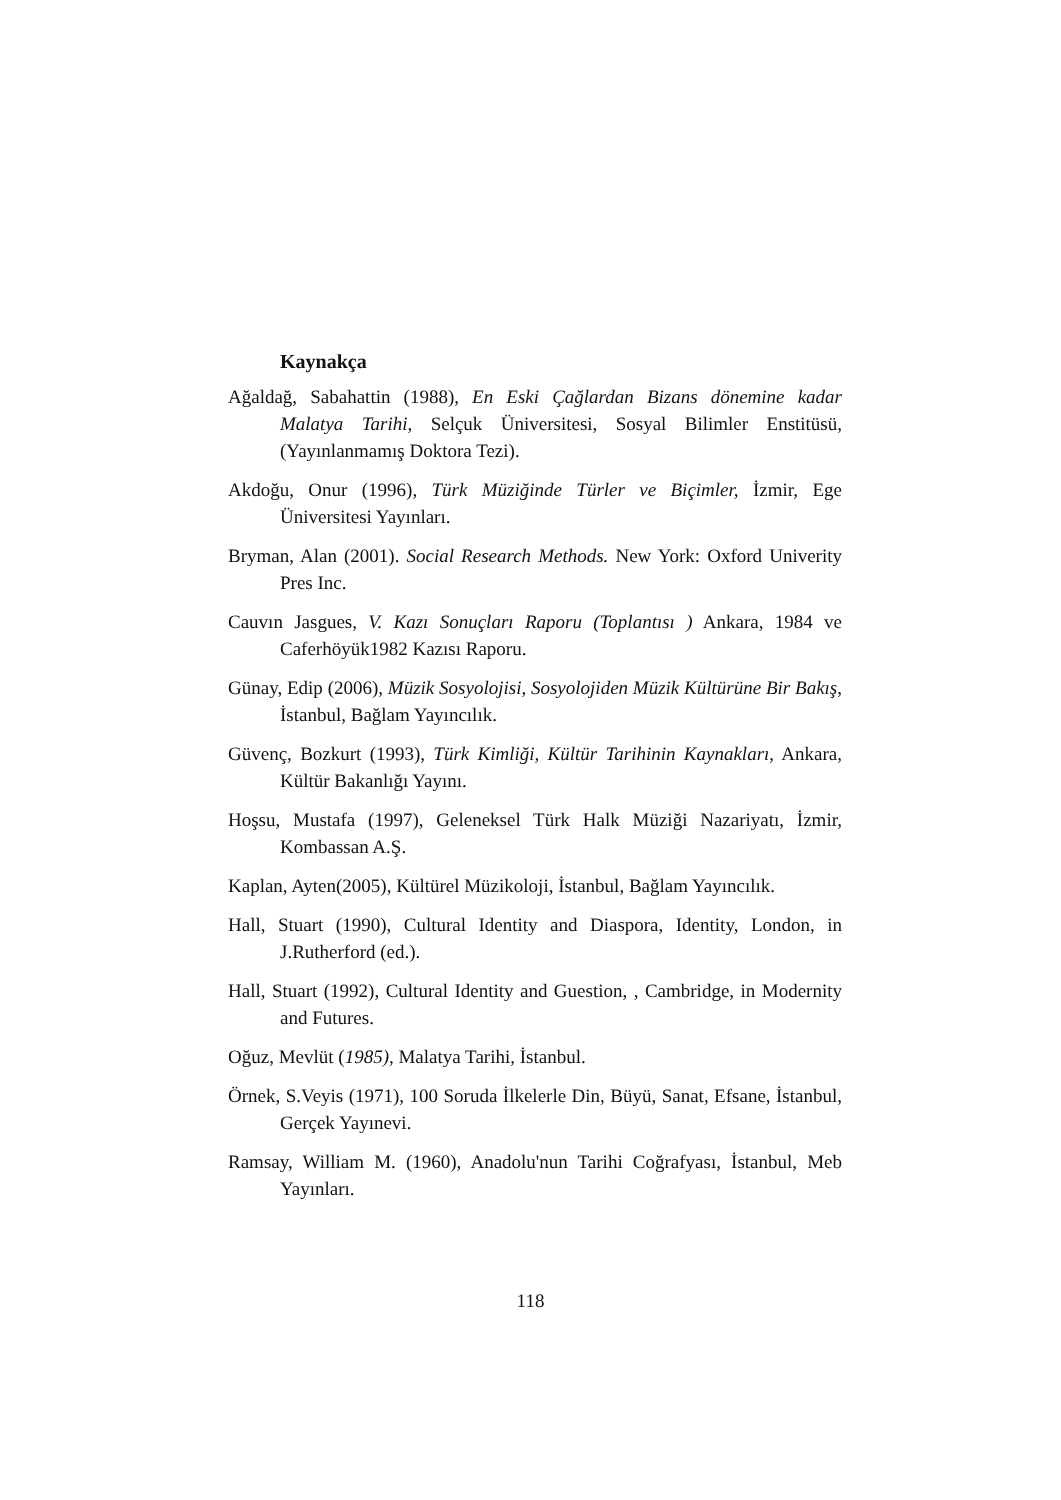Kaynakça
Ağaldağ, Sabahattin (1988), En Eski Çağlardan Bizans dönemine kadar Malatya Tarihi, Selçuk Üniversitesi, Sosyal Bilimler Enstitüsü, (Yayınlanmamış Doktora Tezi).
Akdoğu, Onur (1996), Türk Müziğinde Türler ve Biçimler, İzmir, Ege Üniversitesi Yayınları.
Bryman, Alan (2001). Social Research Methods. New York: Oxford Univerity Pres Inc.
Cauvın Jasgues, V. Kazı Sonuçları Raporu (Toplantısı ) Ankara, 1984 ve Caferhöyük1982 Kazısı Raporu.
Günay, Edip (2006), Müzik Sosyolojisi, Sosyolojiden Müzik Kültürüne Bir Bakış, İstanbul, Bağlam Yayıncılık.
Güvenç, Bozkurt (1993), Türk Kimliği, Kültür Tarihinin Kaynakları, Ankara, Kültür Bakanlığı Yayını.
Hoşsu, Mustafa (1997), Geleneksel Türk Halk Müziği Nazariyatı, İzmir, Kombassan A.Ş.
Kaplan, Ayten(2005), Kültürel Müzikoloji, İstanbul, Bağlam Yayıncılık.
Hall, Stuart (1990), Cultural Identity and Diaspora, Identity, London, in J.Rutherford (ed.).
Hall, Stuart (1992), Cultural Identity and Guestion, , Cambridge, in Modernity and Futures.
Oğuz, Mevlüt (1985), Malatya Tarihi, İstanbul.
Örnek, S.Veyis (1971), 100 Soruda İlkelerle Din, Büyü, Sanat, Efsane, İstanbul, Gerçek Yayınevi.
Ramsay, William M. (1960), Anadolu'nun Tarihi Coğrafyası, İstanbul, Meb Yayınları.
118